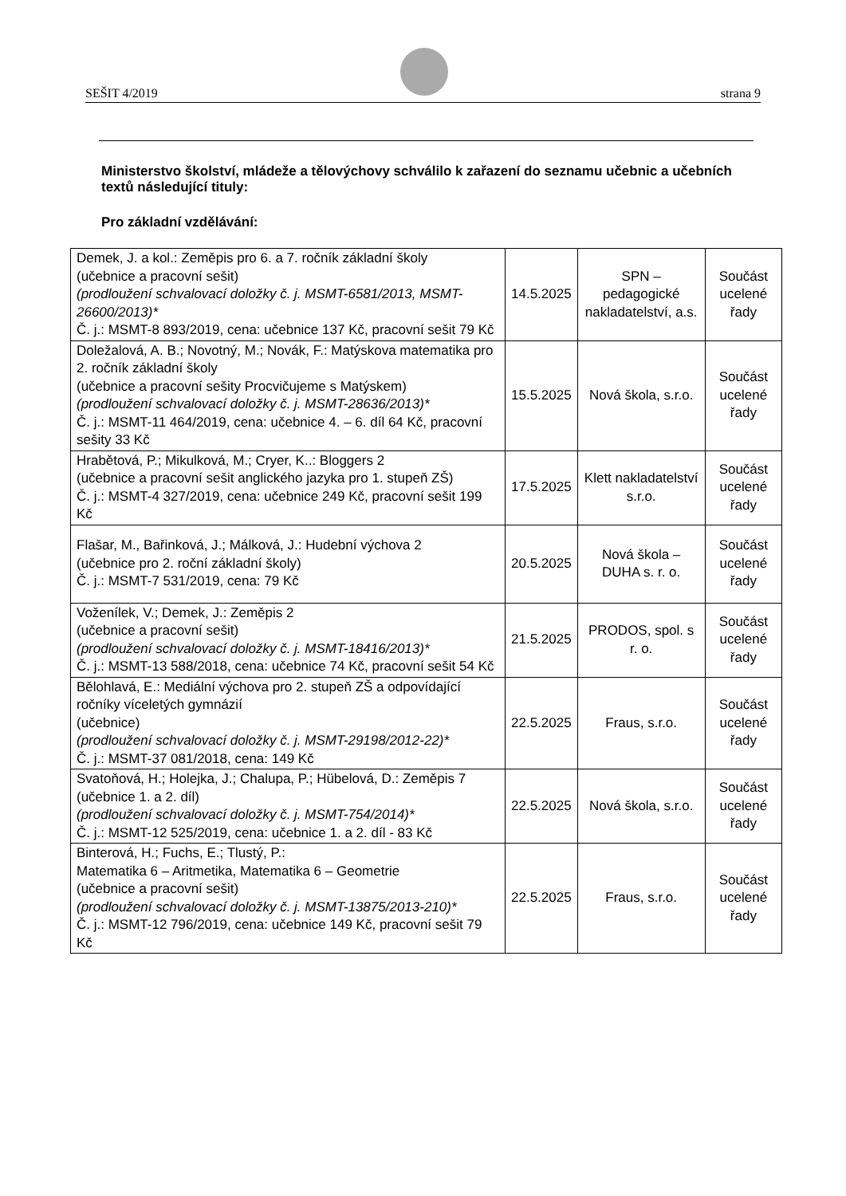SEŠIT 4/2019 strana 9
Ministerstvo školství, mládeže a tělovýchovy schválilo k zařazení do seznamu učebnic a učebních textů následující tituly:
Pro základní vzdělávání:
| Demek, J. a kol.: Zeměpis pro 6. a 7. ročník základní školy (učebnice a pracovní sešit) (prodloužení schvalovací doložky č. j. MSMT-6581/2013, MSMT-26600/2013)* Č. j.: MSMT-8 893/2019, cena: učebnice 137 Kč, pracovní sešit 79 Kč | 14.5.2025 | SPN – pedagogické nakladatelství, a.s. | Součást ucelené řady |
| Doležalová, A. B.; Novotný, M.; Novák, F.: Matýskova matematika pro 2. ročník základní školy (učebnice a pracovní sešity Procvičujeme s Matýskem) (prodloužení schvalovací doložky č. j. MSMT-28636/2013)* Č. j.: MSMT-11 464/2019, cena: učebnice 4. – 6. díl 64 Kč, pracovní sešity 33 Kč | 15.5.2025 | Nová škola, s.r.o. | Součást ucelené řady |
| Hrabětová, P.; Mikulková, M.; Cryer, K..: Bloggers 2 (učebnice a pracovní sešit anglického jazyka pro 1. stupeň ZŠ) Č. j.: MSMT-4 327/2019, cena: učebnice 249 Kč, pracovní sešit 199 Kč | 17.5.2025 | Klett nakladatelství s.r.o. | Součást ucelené řady |
| Flašar, M., Bařinková, J.; Málková, J.: Hudební výchova 2 (učebnice pro 2. roční základní školy) Č. j.: MSMT-7 531/2019, cena: 79 Kč | 20.5.2025 | Nová škola – DUHA s. r. o. | Součást ucelené řady |
| Voženílek, V.; Demek, J.: Zeměpis 2 (učebnice a pracovní sešit) (prodloužení schvalovací doložky č. j. MSMT-18416/2013)* Č. j.: MSMT-13 588/2018, cena: učebnice 74 Kč, pracovní sešit 54 Kč | 21.5.2025 | PRODOS, spol. s r. o. | Součást ucelené řady |
| Bělohlavá, E.: Mediální výchova pro 2. stupeň ZŠ a odpovídající ročníky víceletých gymnázií (učebnice) (prodloužení schvalovací doložky č. j. MSMT-29198/2012-22)* Č. j.: MSMT-37 081/2018, cena: 149 Kč | 22.5.2025 | Fraus, s.r.o. | Součást ucelené řady |
| Svatoňová, H.; Holejka, J.; Chalupa, P.; Hübelová, D.: Zeměpis 7 (učebnice 1. a 2. díl) (prodloužení schvalovací doložky č. j. MSMT-754/2014)* Č. j.: MSMT-12 525/2019, cena: učebnice 1. a 2. díl - 83 Kč | 22.5.2025 | Nová škola, s.r.o. | Součást ucelené řady |
| Binterová, H.; Fuchs, E.; Tlustý, P.: Matematika 6 – Aritmetika, Matematika 6 – Geometrie (učebnice a pracovní sešit) (prodloužení schvalovací doložky č. j. MSMT-13875/2013-210)* Č. j.: MSMT-12 796/2019, cena: učebnice 149 Kč, pracovní sešit 79 Kč | 22.5.2025 | Fraus, s.r.o. | Součást ucelené řady |